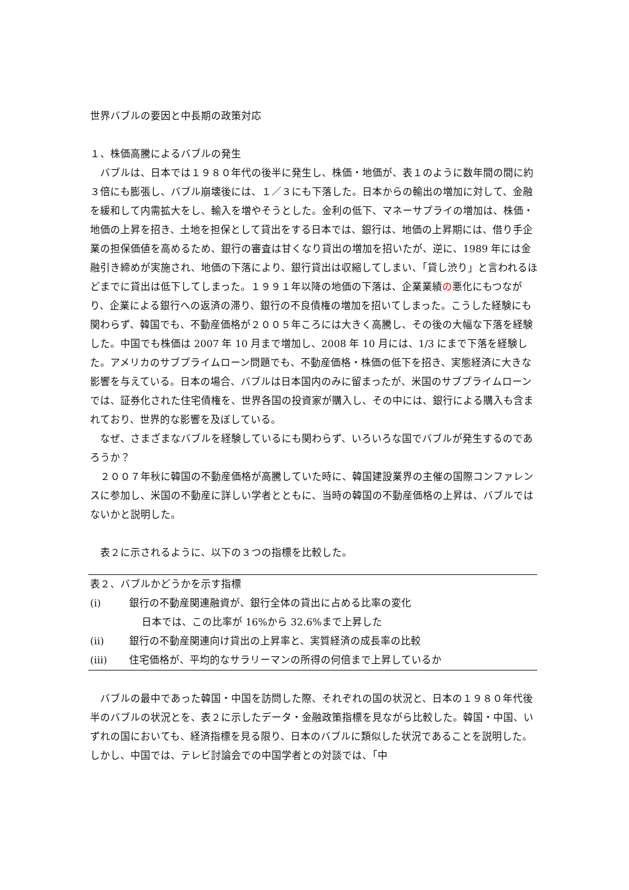世界バブルの要因と中長期の政策対応
１、株価高騰によるバブルの発生
バブルは、日本では１９８０年代の後半に発生し、株価・地価が、表１のように数年間の間に約３倍にも膨張し、バブル崩壊後には、１／３にも下落した。日本からの輸出の増加に対して、金融を緩和して内需拡大をし、輸入を増やそうとした。金利の低下、マネーサプライの増加は、株価・地価の上昇を招き、土地を担保として貸出をする日本では、銀行は、地価の上昇期には、借り手企業の担保価値を高めるため、銀行の審査は甘くなり貸出の増加を招いたが、逆に、1989 年には金融引き締めが実施され、地価の下落により、銀行貸出は収縮してしまい、「貸し渋り」と言われるほどまでに貸出は低下してしまった。１９９１年以降の地価の下落は、企業業績の悪化にもつながり、企業による銀行への返済の滞り、銀行の不良債権の増加を招いてしまった。こうした経験にも関わらず、韓国でも、不動産価格が２００５年ころには大きく高騰し、その後の大幅な下落を経験した。中国でも株価は 2007 年 10 月まで増加し、2008 年 10 月には、1/3 にまで下落を経験した。アメリカのサブプライムローン問題でも、不動産価格・株価の低下を招き、実態経済に大きな影響を与えている。日本の場合、バブルは日本国内のみに留まったが、米国のサブプライムローンでは、証券化された住宅債権を、世界各国の投資家が購入し、その中には、銀行による購入も含まれており、世界的な影響を及ぼしている。
なぜ、さまざまなバブルを経験しているにも関わらず、いろいろな国でバブルが発生するのであろうか？
２００７年秋に韓国の不動産価格が高騰していた時に、韓国建設業界の主催の国際コンファレンスに参加し、米国の不動産に詳しい学者とともに、当時の韓国の不動産価格の上昇は、バブルではないかと説明した。
表２に示されるように、以下の３つの指標を比較した。
| 表２、バブルかどうかを示す指標 | |
| (i) | 銀行の不動産関連融資が、銀行全体の貸出に占める比率の変化 |
| | 日本では、この比率が 16%から 32.6%まで上昇した |
| (ii) | 銀行の不動産関連向け貸出の上昇率と、実質経済の成長率の比較 |
| (iii) | 住宅価格が、平均的なサラリーマンの所得の何倍まで上昇しているか |
バブルの最中であった韓国・中国を訪問した際、それぞれの国の状況と、日本の１９８０年代後半のバブルの状況とを、表２に示したデータ・金融政策指標を見ながら比較した。韓国・中国、いずれの国においても、経済指標を見る限り、日本のバブルに類似した状況であることを説明した。しかし、中国では、テレビ討論会での中国学者との対談では、「中